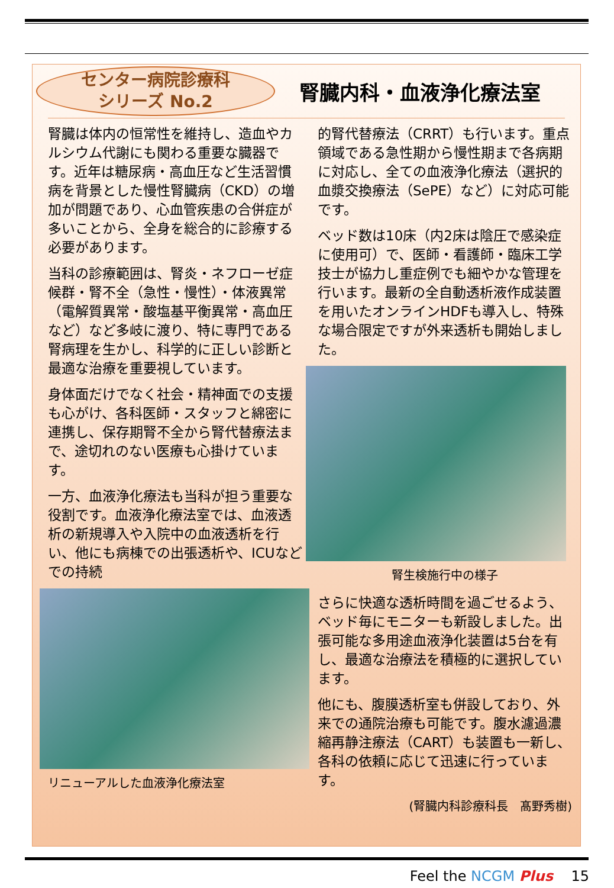センター病院診療科
シリーズ No.2
腎臓内科・血液浄化療法室
腎臓は体内の恒常性を維持し、造血やカルシウム代謝にも関わる重要な臓器です。近年は糖尿病・高血圧など生活習慣病を背景とした慢性腎臓病（CKD）の増加が問題であり、心血管疾患の合併症が多いことから、全身を総合的に診療する必要があります。
当科の診療範囲は、腎炎・ネフローゼ症候群・腎不全（急性・慢性）・体液異常（電解質異常・酸塩基平衡異常・高血圧など）など多岐に渡り、特に専門である腎病理を生かし、科学的に正しい診断と最適な治療を重要視しています。
身体面だけでなく社会・精神面での支援も心がけ、各科医師・スタッフと綿密に連携し、保存期腎不全から腎代替療法まで、途切れのない医療も心掛けています。
一方、血液浄化療法も当科が担う重要な役割です。血液浄化療法室では、血液透析の新規導入や入院中の血液透析を行い、他にも病棟での出張透析や、ICUなどでの持続
リニューアルした血液浄化療法室
的腎代替療法（CRRT）も行います。重点領域である急性期から慢性期まで各病期に対応し、全ての血液浄化療法（選択的血漿交換療法（SePE）など）に対応可能です。
ベッド数は10床（内2床は陰圧で感染症に使用可）で、医師・看護師・臨床工学技士が協力し重症例でも細やかな管理を行います。最新の全自動透析液作成装置を用いたオンラインHDFも導入し、特殊な場合限定ですが外来透析も開始しました。
腎生検施行中の様子
さらに快適な透析時間を過ごせるよう、ベッド毎にモニターも新設しました。出張可能な多用途血液浄化装置は5台を有し、最適な治療法を積極的に選択しています。
他にも、腹膜透析室も併設しており、外来での通院治療も可能です。腹水濾過濃縮再静注療法（CART）も装置も一新し、各科の依頼に応じて迅速に行っています。
(腎臓内科診療科長　髙野秀樹)
Feel the NCGM Plus 15